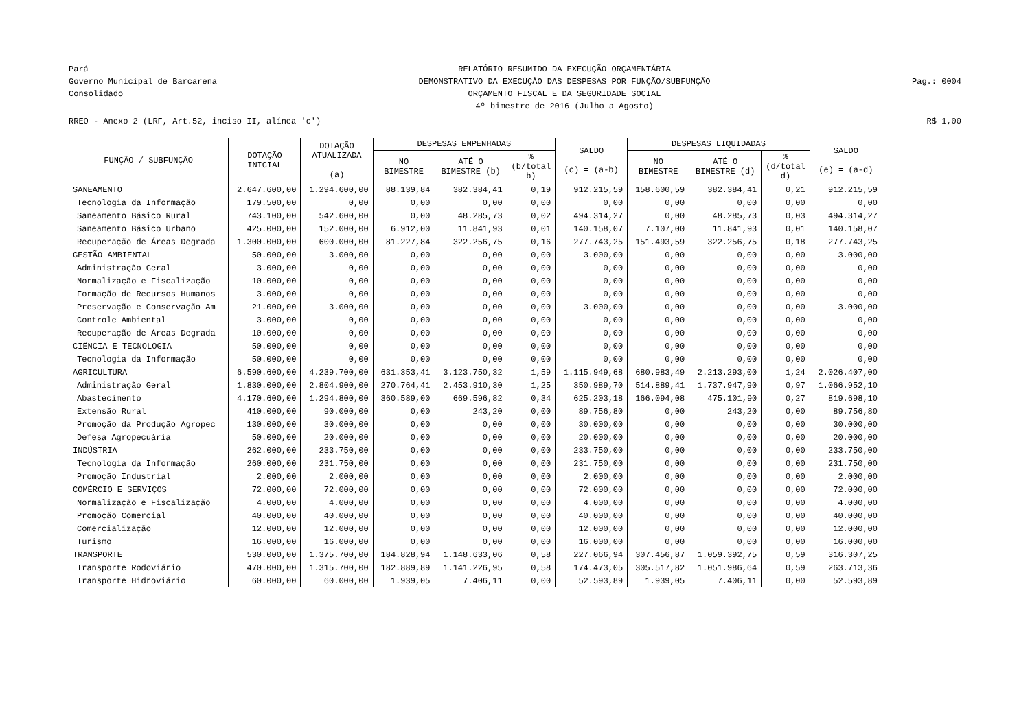Pará
Governo Municipal de Barcarena
Consolidado
RELATÓRIO RESUMIDO DA EXECUÇÃO ORÇAMENTÁRIA
DEMONSTRATIVO DA EXECUÇÃO DAS DESPESAS POR FUNÇÃO/SUBFUNÇÃO
ORÇAMENTO FISCAL E DA SEGURIDADE SOCIAL
4º bimestre de 2016 (Julho a Agosto)
Pag.: 0004
RREO - Anexo 2 (LRF, Art.52, inciso II, alínea 'c') R$ 1,00
| FUNÇÃO / SUBFUNÇÃO | DOTAÇÃO INICIAL | DOTAÇÃO ATUALIZADA (a) | DESPESAS EMPENHADAS | | | SALDO (c) = (a-b) | DESPESAS LIQUIDADAS | | | SALDO (e) = (a-d) |
| --- | --- | --- | --- | --- | --- | --- | --- | --- | --- | --- |
| | | | NO BIMESTRE | ATÉ O BIMESTRE (b) | % (b/total b) | | NO BIMESTRE | ATÉ O BIMESTRE (d) | % (d/total d) | |
| SANEAMENTO | 2.647.600,00 | 1.294.600,00 | 88.139,84 | 382.384,41 | 0,19 | 912.215,59 | 158.600,59 | 382.384,41 | 0,21 | 912.215,59 |
| Tecnologia da Informação | 179.500,00 | 0,00 | 0,00 | 0,00 | 0,00 | 0,00 | 0,00 | 0,00 | 0,00 | 0,00 |
| Saneamento Básico Rural | 743.100,00 | 542.600,00 | 0,00 | 48.285,73 | 0,02 | 494.314,27 | 0,00 | 48.285,73 | 0,03 | 494.314,27 |
| Saneamento Básico Urbano | 425.000,00 | 152.000,00 | 6.912,00 | 11.841,93 | 0,01 | 140.158,07 | 7.107,00 | 11.841,93 | 0,01 | 140.158,07 |
| Recuperação de Áreas Degrada | 1.300.000,00 | 600.000,00 | 81.227,84 | 322.256,75 | 0,16 | 277.743,25 | 151.493,59 | 322.256,75 | 0,18 | 277.743,25 |
| GESTÃO AMBIENTAL | 50.000,00 | 3.000,00 | 0,00 | 0,00 | 0,00 | 3.000,00 | 0,00 | 0,00 | 0,00 | 3.000,00 |
| Administração Geral | 3.000,00 | 0,00 | 0,00 | 0,00 | 0,00 | 0,00 | 0,00 | 0,00 | 0,00 | 0,00 |
| Normalização e Fiscalização | 10.000,00 | 0,00 | 0,00 | 0,00 | 0,00 | 0,00 | 0,00 | 0,00 | 0,00 | 0,00 |
| Formação de Recursos Humanos | 3.000,00 | 0,00 | 0,00 | 0,00 | 0,00 | 0,00 | 0,00 | 0,00 | 0,00 | 0,00 |
| Preservação e Conservação Am | 21.000,00 | 3.000,00 | 0,00 | 0,00 | 0,00 | 3.000,00 | 0,00 | 0,00 | 0,00 | 3.000,00 |
| Controle Ambiental | 3.000,00 | 0,00 | 0,00 | 0,00 | 0,00 | 0,00 | 0,00 | 0,00 | 0,00 | 0,00 |
| Recuperação de Áreas Degrada | 10.000,00 | 0,00 | 0,00 | 0,00 | 0,00 | 0,00 | 0,00 | 0,00 | 0,00 | 0,00 |
| CIÊNCIA E TECNOLOGIA | 50.000,00 | 0,00 | 0,00 | 0,00 | 0,00 | 0,00 | 0,00 | 0,00 | 0,00 | 0,00 |
| Tecnologia da Informação | 50.000,00 | 0,00 | 0,00 | 0,00 | 0,00 | 0,00 | 0,00 | 0,00 | 0,00 | 0,00 |
| AGRICULTURA | 6.590.600,00 | 4.239.700,00 | 631.353,41 | 3.123.750,32 | 1,59 | 1.115.949,68 | 680.983,49 | 2.213.293,00 | 1,24 | 2.026.407,00 |
| Administração Geral | 1.830.000,00 | 2.804.900,00 | 270.764,41 | 2.453.910,30 | 1,25 | 350.989,70 | 514.889,41 | 1.737.947,90 | 0,97 | 1.066.952,10 |
| Abastecimento | 4.170.600,00 | 1.294.800,00 | 360.589,00 | 669.596,82 | 0,34 | 625.203,18 | 166.094,08 | 475.101,90 | 0,27 | 819.698,10 |
| Extensão Rural | 410.000,00 | 90.000,00 | 0,00 | 243,20 | 0,00 | 89.756,80 | 0,00 | 243,20 | 0,00 | 89.756,80 |
| Promoção da Produção Agropec | 130.000,00 | 30.000,00 | 0,00 | 0,00 | 0,00 | 30.000,00 | 0,00 | 0,00 | 0,00 | 30.000,00 |
| Defesa Agropecuária | 50.000,00 | 20.000,00 | 0,00 | 0,00 | 0,00 | 20.000,00 | 0,00 | 0,00 | 0,00 | 20.000,00 |
| INDÚSTRIA | 262.000,00 | 233.750,00 | 0,00 | 0,00 | 0,00 | 233.750,00 | 0,00 | 0,00 | 0,00 | 233.750,00 |
| Tecnologia da Informação | 260.000,00 | 231.750,00 | 0,00 | 0,00 | 0,00 | 231.750,00 | 0,00 | 0,00 | 0,00 | 231.750,00 |
| Promoção Industrial | 2.000,00 | 2.000,00 | 0,00 | 0,00 | 0,00 | 2.000,00 | 0,00 | 0,00 | 0,00 | 2.000,00 |
| COMÉRCIO E SERVIÇOS | 72.000,00 | 72.000,00 | 0,00 | 0,00 | 0,00 | 72.000,00 | 0,00 | 0,00 | 0,00 | 72.000,00 |
| Normalização e Fiscalização | 4.000,00 | 4.000,00 | 0,00 | 0,00 | 0,00 | 4.000,00 | 0,00 | 0,00 | 0,00 | 4.000,00 |
| Promoção Comercial | 40.000,00 | 40.000,00 | 0,00 | 0,00 | 0,00 | 40.000,00 | 0,00 | 0,00 | 0,00 | 40.000,00 |
| Comercialização | 12.000,00 | 12.000,00 | 0,00 | 0,00 | 0,00 | 12.000,00 | 0,00 | 0,00 | 0,00 | 12.000,00 |
| Turismo | 16.000,00 | 16.000,00 | 0,00 | 0,00 | 0,00 | 16.000,00 | 0,00 | 0,00 | 0,00 | 16.000,00 |
| TRANSPORTE | 530.000,00 | 1.375.700,00 | 184.828,94 | 1.148.633,06 | 0,58 | 227.066,94 | 307.456,87 | 1.059.392,75 | 0,59 | 316.307,25 |
| Transporte Rodoviário | 470.000,00 | 1.315.700,00 | 182.889,89 | 1.141.226,95 | 0,58 | 174.473,05 | 305.517,82 | 1.051.986,64 | 0,59 | 263.713,36 |
| Transporte Hidroviário | 60.000,00 | 60.000,00 | 1.939,05 | 7.406,11 | 0,00 | 52.593,89 | 1.939,05 | 7.406,11 | 0,00 | 52.593,89 |